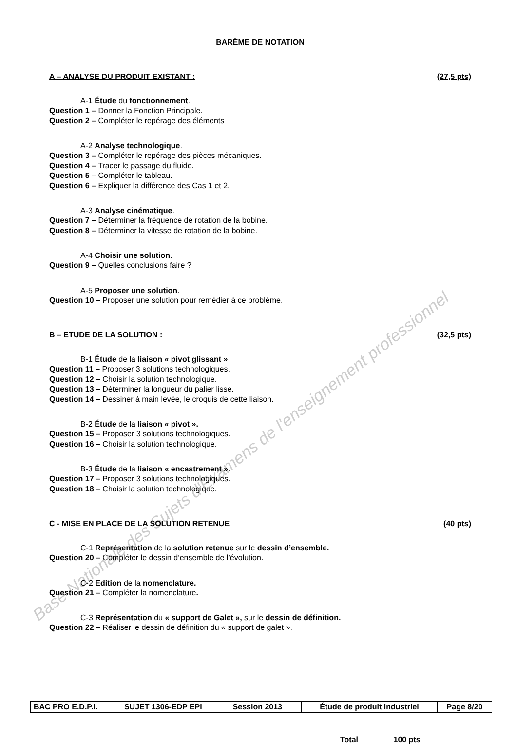Base Nationale des Sujets d'Examens de l'enseignement professionnel
BARÈME DE NOTATION
A – ANALYSE DU PRODUIT EXISTANT : (27,5 pts)
A-1 Étude du fonctionnement.
Question 1 – Donner la Fonction Principale.
Question 2 – Compléter le repérage des éléments
A-2 Analyse technologique.
Question 3 – Compléter le repérage des pièces mécaniques.
Question 4 – Tracer le passage du fluide.
Question 5 – Compléter le tableau.
Question 6 – Expliquer la différence des Cas 1 et 2.
A-3 Analyse cinématique.
Question 7 – Déterminer la fréquence de rotation de la bobine.
Question 8 – Déterminer la vitesse de rotation de la bobine.
A-4 Choisir une solution.
Question 9 – Quelles conclusions faire ?
A-5 Proposer une solution.
Question 10 – Proposer une solution pour remédier à ce problème.
B – ETUDE DE LA SOLUTION : (32,5 pts)
B-1 Étude de la liaison « pivot glissant »
Question 11 – Proposer 3 solutions technologiques.
Question 12 – Choisir la solution technologique.
Question 13 – Déterminer la longueur du palier lisse.
Question 14 – Dessiner à main levée, le croquis de cette liaison.
B-2 Étude de la liaison « pivot ».
Question 15 – Proposer 3 solutions technologiques.
Question 16 – Choisir la solution technologique.
B-3 Étude de la liaison « encastrement ».
Question 17 – Proposer 3 solutions technologiques.
Question 18 – Choisir la solution technologique.
C - MISE EN PLACE DE LA SOLUTION RETENUE (40 pts)
C-1 Représentation de la solution retenue sur le dessin d’ensemble.
Question 20 – Compléter le dessin d’ensemble de l’évolution.
C-2 Edition de la nomenclature.
Question 21 – Compléter la nomenclature.
C-3 Représentation du « support de Galet », sur le dessin de définition.
Question 22 – Réaliser le dessin de définition du « support de galet ».
Total 100 pts
| BAC PRO E.D.P.I. | SUJET 1306-EDP EPI | Session 2013 | Étude de produit industriel | Page 8/20 |